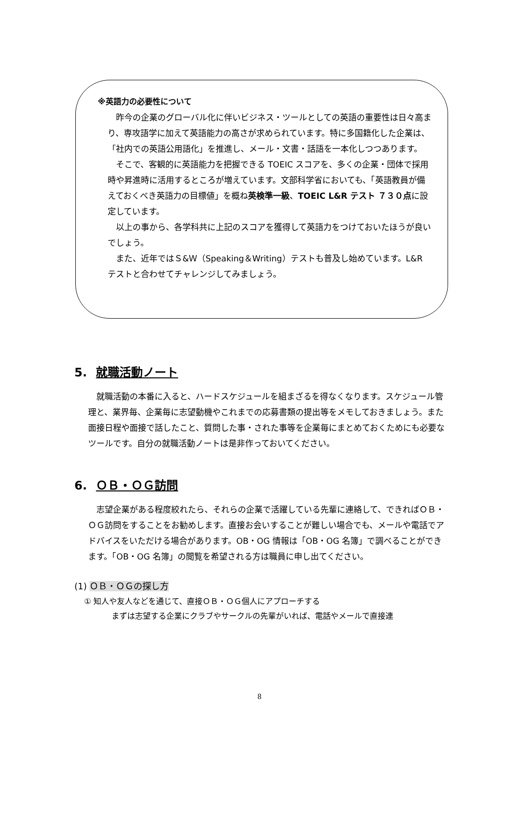※英語力の必要性について
昨今の企業のグローバル化に伴いビジネス・ツールとしての英語の重要性は日々高まり、専攻語学に加えて英語能力の高さが求められています。特に多国籍化した企業は、「社内での英語公用語化」を推進し、メール・文書・話語を一本化しつつあります。
そこで、客観的に英語能力を把握できる TOEIC スコアを、多くの企業・団体で採用時や昇進時に活用するところが増えています。文部科学省においても、「英語教員が備えておくべき英語力の目標値」を概ね英検準一級、TOEIC L&R テスト ７３０点に設定しています。
以上の事から、各学科共に上記のスコアを獲得して英語力をつけておいたほうが良いでしょう。
また、近年ではＳ&Ｗ（Speaking＆Writing）テストも普及し始めています。L&R テストと合わせてチャレンジしてみましょう。
5. 就職活動ノート
就職活動の本番に入ると、ハードスケジュールを組まざるを得なくなります。スケジュール管理と、業界毎、企業毎に志望動機やこれまでの応募書類の提出等をメモしておきましょう。また面接日程や面接で話したこと、質問した事・された事等を企業毎にまとめておくためにも必要なツールです。自分の就職活動ノートは是非作っておいてください。
6. ＯＢ・ＯＧ訪問
志望企業がある程度絞れたら、それらの企業で活躍している先輩に連絡して、できればＯＢ・ＯＧ訪問をすることをお勧めします。直接お会いすることが難しい場合でも、メールや電話でアドバイスをいただける場合があります。OB・OG 情報は「OB・OG 名簿」で調べることができます。「OB・OG 名簿」の閲覧を希望される方は職員に申し出てください。
(1) ＯＢ・ＯＧの探し方
① 知人や友人などを通じて、直接ＯＢ・ＯＧ個人にアプローチする
まずは志望する企業にクラブやサークルの先輩がいれば、電話やメールで直接連
8